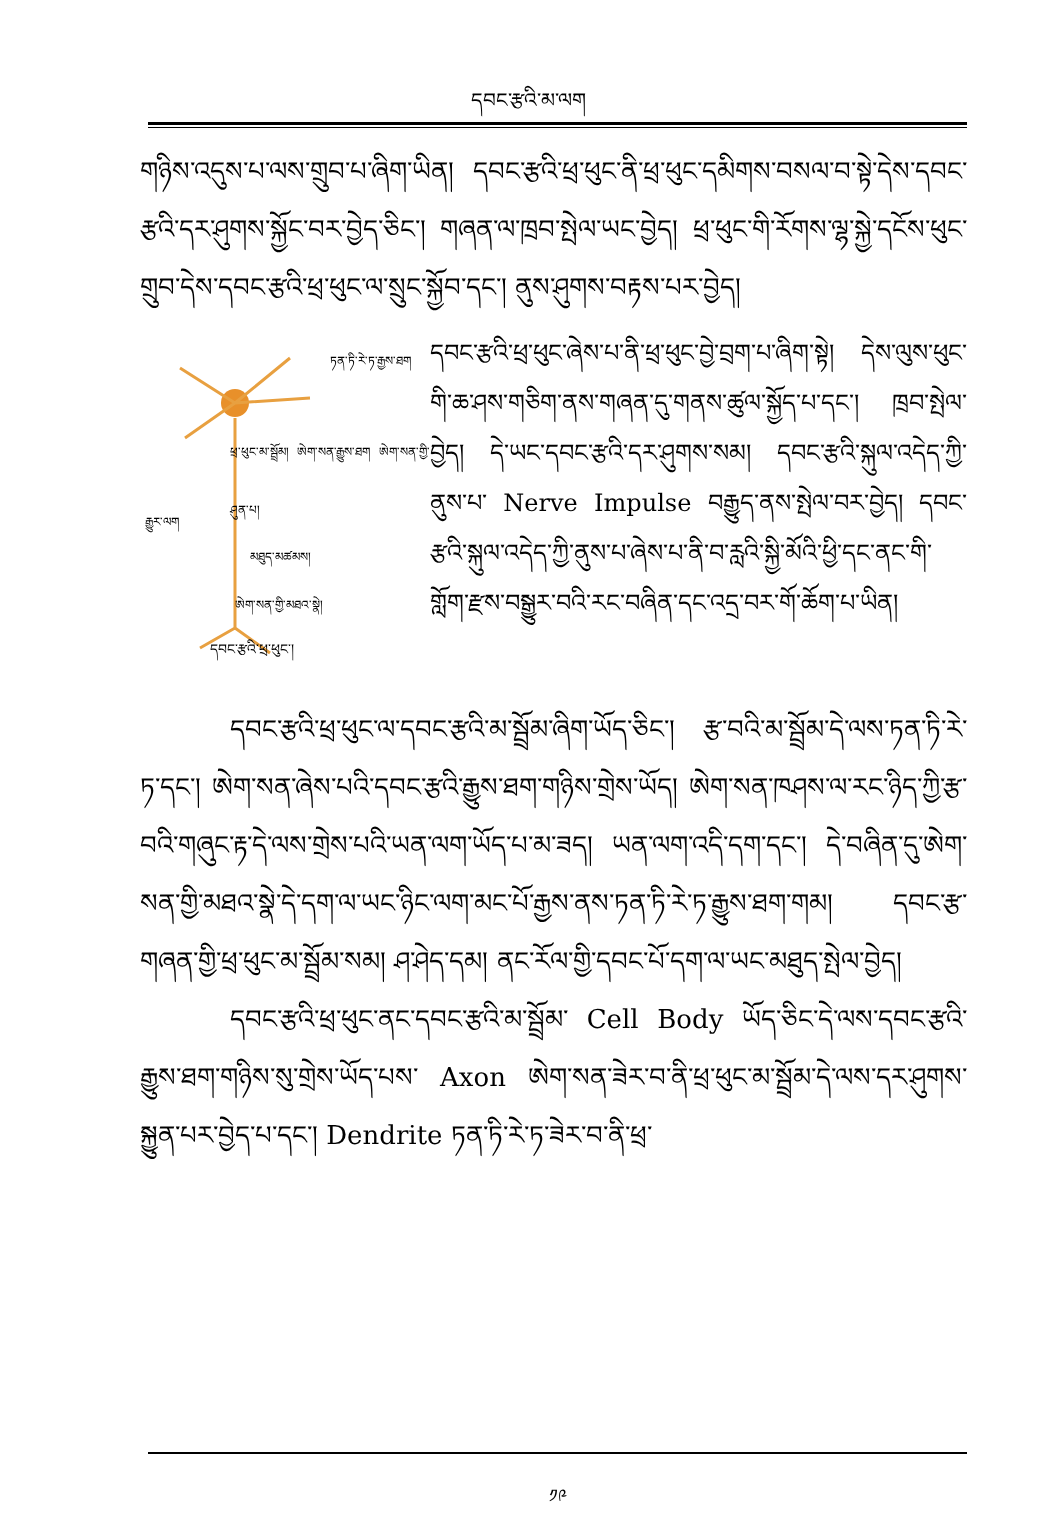དབང་རྩའི་མ་ལག
གཉིས་འདུས་པ་ལས་གྲུབ་པ་ཞིག་ཡིན། དབང་རྩའི་ཕྲ་ཕུང་ནི་ཕྲ་ཕུང་དམིགས་བསལ་བ་སྟེ་དེས་དབང་རྩའི་དར་ཤུགས་སྐྱོང་བར་བྱེད་ཅིང་། གཞན་ལ་ཁྲབ་སྤེལ་ཡང་བྱེད། ཕྲ་ཕུང་གི་རོགས་ལྷ་སྐྱེ་དངོས་ཕུང་གྲུབ་དེས་དབང་རྩའི་ཕྲ་ཕུང་ལ་སྲུང་སྐྱོབ་དང་། ནུས་ཤུགས་བརྟས་པར་བྱེད།
ཏན་ཏི་རེ་ཏ་རྒྱས་ཐག
ཕྲ་ཕུང་མ་སྦྲོམ། ཨེག་སན་རྒྱུས་ཐག ཨེག་སན་གྱི་ཤུན་པ།
རྒྱུར་ལག
མཐུད་མཚམས།
ཨེག་སན་གྱི་མཐའ་སྣེ།
དབང་རྩའི་ཕྲ་ཕུང་།
དབང་རྩའི་ཕྲ་ཕུང་ཞེས་པ་ནི་ཕྲ་ཕུང་བྱེ་བྲག་པ་ཞིག་སྟེ། དེས་ལུས་ཕུང་གི་ཆ་ཤས་གཅིག་ནས་གཞན་དུ་གནས་ཚུལ་སྐྱོད་པ་དང་། ཁྲབ་སྤེལ་བྱེད། དེ་ཡང་དབང་རྩའི་དར་ཤུགས་སམ། དབང་རྩའི་སྐུལ་འདེད་ཀྱི་ནུས་པ་ Nerve Impulse བརྒྱུད་ནས་སྤེལ་བར་བྱེད། དབང་རྩའི་སྐུལ་འདེད་ཀྱི་ནུས་པ་ཞེས་པ་ནི་བ་རླའི་སྐྱི་མོའི་ཕྱི་དང་ནང་གི་གློག་རྫས་བསྒྱུར་བའི་རང་བཞིན་དང་འདྲ་བར་གོ་ཆོག་པ་ཡིན།
དབང་རྩའི་ཕྲ་ཕུང་ལ་དབང་རྩའི་མ་སྦྲོམ་ཞིག་ཡོད་ཅིང་། རྩ་བའི་མ་སྦྲོམ་དེ་ལས་ཏན་ཏི་རེ་ཏ་དང་། ཨེག་སན་ཞེས་པའི་དབང་རྩའི་རྒྱུས་ཐག་གཉིས་གྲེས་ཡོད། ཨེག་སན་ཁཤས་ལ་རང་ཉིད་ཀྱི་རྩ་བའི་གཞུང་རྟ་དེ་ལས་གྲེས་པའི་ཡན་ལག་ཡོད་པ་མ་ཟད། ཡན་ལག་འདི་དག་དང་། དེ་བཞིན་དུ་ཨེག་སན་གྱི་མཐའ་སྣེ་དེ་དག་ལ་ཡང་ཉིང་ལག་མང་པོ་རྒྱས་ནས་ཏན་ཏི་རེ་ཏ་རྒྱུས་ཐག་གམ། དབང་རྩ་གཞན་གྱི་ཕྲ་ཕུང་མ་སྦྲོམ་སམ། ཤ་ཤེད་དམ། ནང་རོལ་གྱི་དབང་པོ་དག་ལ་ཡང་མཐུད་སྤེལ་བྱེད།
དབང་རྩའི་ཕྲ་ཕུང་ནང་དབང་རྩའི་མ་སྦྲོམ་ Cell Body ཡོད་ཅིང་དེ་ལས་དབང་རྩའི་རྒྱུས་ཐག་གཉིས་སུ་གྲེས་ཡོད་པས་ Axon ཨེག་སན་ཟེར་བ་ནི་ཕྲ་ཕུང་མ་སྦྲོམ་དེ་ལས་དར་ཤུགས་སྐྱུན་པར་བྱེད་པ་དང་། Dendrite ཏན་ཏི་རེ་ཏ་ཟེར་བ་ནི་ཕྲ་
༡༩